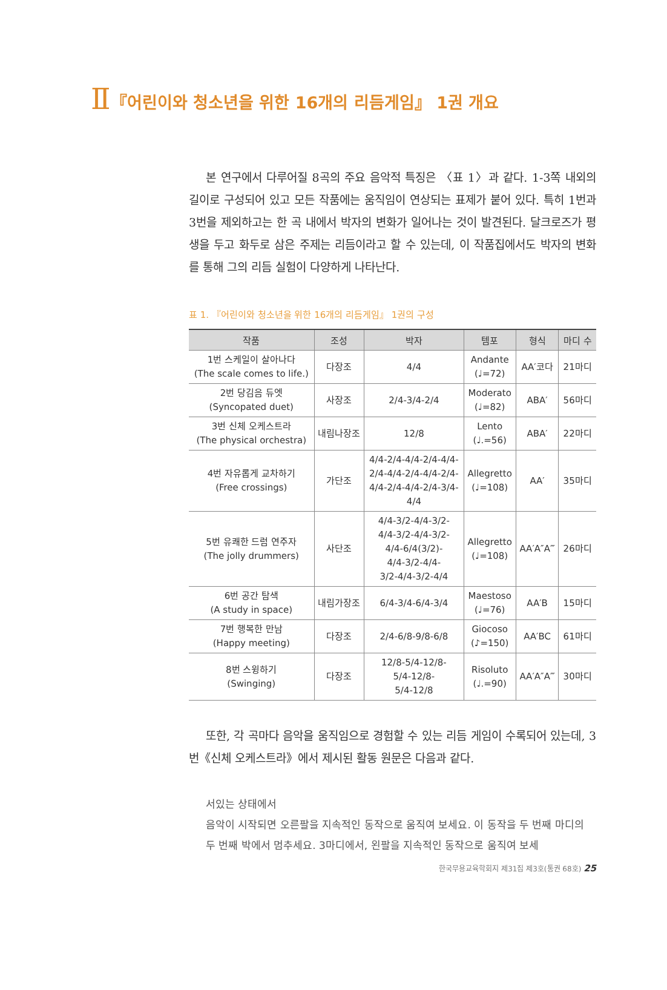Ⅱ『어린이와 청소년을 위한 16개의 리듬게임』 1권 개요
본 연구에서 다루어질 8곡의 주요 음악적 특징은 〈표 1〉과 같다. 1-3쪽 내외의 길이로 구성되어 있고 모든 작품에는 움직임이 연상되는 표제가 붙어 있다. 특히 1번과 3번을 제외하고는 한 곡 내에서 박자의 변화가 일어나는 것이 발견된다. 달크로즈가 평생을 두고 화두로 삼은 주제는 리듬이라고 할 수 있는데, 이 작품집에서도 박자의 변화를 통해 그의 리듬 실험이 다양하게 나타난다.
표 1. 『어린이와 청소년을 위한 16개의 리듬게임』 1권의 구성
| 작품 | 조성 | 박자 | 템포 | 형식 | 마디 수 |
| --- | --- | --- | --- | --- | --- |
| 1번 스케일이 살아나다 (The scale comes to life.) | 다장조 | 4/4 | Andante (♩=72) | AA′코다 | 21마디 |
| 2번 당김음 듀엣 (Syncopated duet) | 사장조 | 2/4-3/4-2/4 | Moderato (♩=82) | ABA′ | 56마디 |
| 3번 신체 오케스트라 (The physical orchestra) | 내림나장조 | 12/8 | Lento (♩.=56) | ABA′ | 22마디 |
| 4번 자유롭게 교차하기 (Free crossings) | 가단조 | 4/4-2/4-4/4-2/4-4/4- 2/4-4/4-2/4-4/4-2/4- 4/4-2/4-4/4-2/4-3/4- 4/4 | Allegretto (♩=108) | AA′ | 35마디 |
| 5번 유쾌한 드럼 연주자 (The jolly drummers) | 사단조 | 4/4-3/2-4/4-3/2- 4/4-3/2-4/4-3/2- 4/4-6/4(3/2)- 4/4-3/2-4/4- 3/2-4/4-3/2-4/4 | Allegretto (♩=108) | AA′A″A‴ | 26마디 |
| 6번 공간 탐색 (A study in space) | 내림가장조 | 6/4-3/4-6/4-3/4 | Maestoso (♩=76) | AA′B | 15마디 |
| 7번 행복한 만남 (Happy meeting) | 다장조 | 2/4-6/8-9/8-6/8 | Giocoso (♪=150) | AA′BC | 61마디 |
| 8번 스윙하기 (Swinging) | 다장조 | 12/8-5/4-12/8- 5/4-12/8- 5/4-12/8 | Risoluto (♩.=90) | AA′A″A‴ | 30마디 |
또한, 각 곡마다 음악을 움직임으로 경험할 수 있는 리듬 게임이 수록되어 있는데, 3번《신체 오케스트라》에서 제시된 활동 원문은 다음과 같다.
서있는 상태에서
음악이 시작되면 오른팔을 지속적인 동작으로 움직여 보세요. 이 동작을 두 번째 마디의 두 번째 박에서 멈추세요. 3마디에서, 왼팔을 지속적인 동작으로 움직여 보세
한국무용교육학회지 제31집 제3호(통권 68호) 25